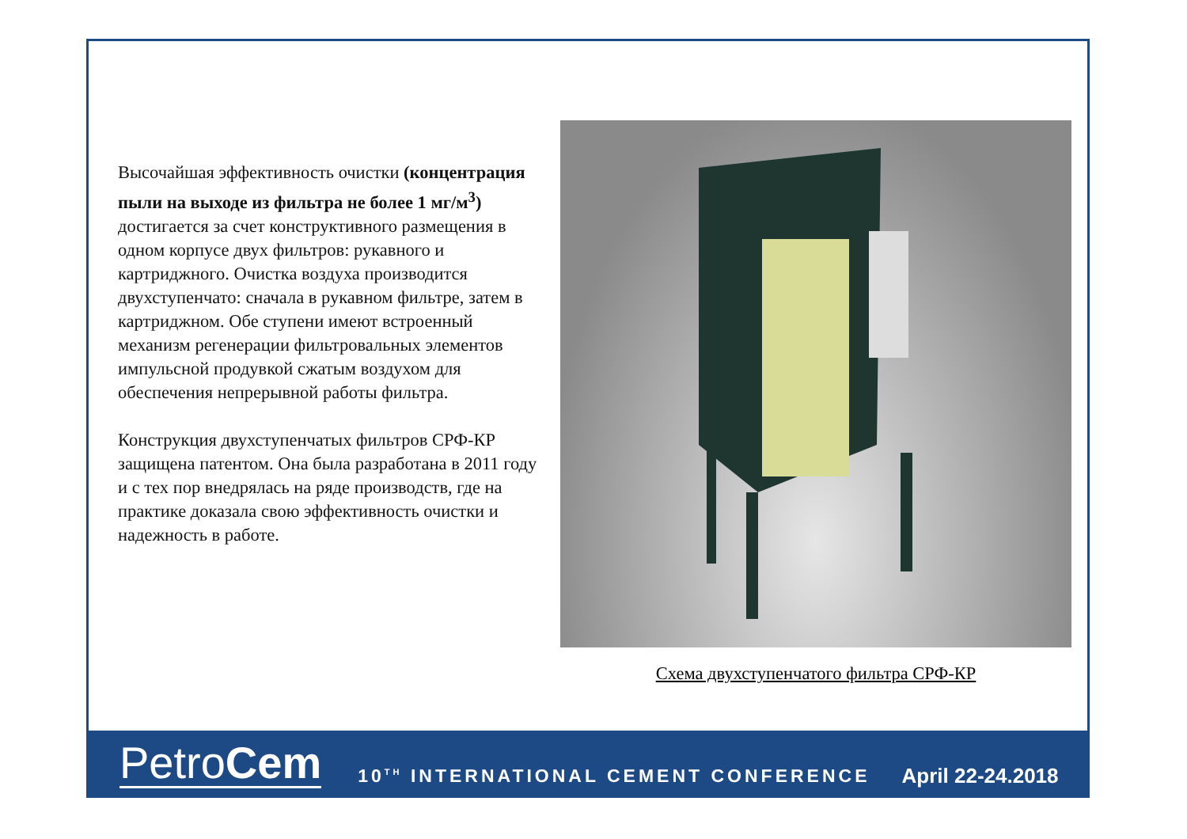Высочайшая эффективность очистки (концентрация пыли на выходе из фильтра не более 1 мг/м<sup>3</sup>) достигается за счет конструктивного размещения в одном корпусе двух фильтров: рукавного и картриджного. Очистка воздуха производится двухступенчато: сначала в рукавном фильтре, затем в картриджном. Обе ступени имеют встроенный механизм регенерации фильтровальных элементов импульсной продувкой сжатым воздухом для обеспечения непрерывной работы фильтра.
Конструкция двухступенчатых фильтров СРФ-КР защищена патентом. Она была разработана в 2011 году и с тех пор внедрялась на ряде производств, где на практике доказала свою эффективность очистки и надежность в работе.
Схема двухступенчатого фильтра СРФ-КР
PetroCem
10<sup>TH</sup> INTERNATIONAL CEMENT CONFERENCE
April 22-24.2018